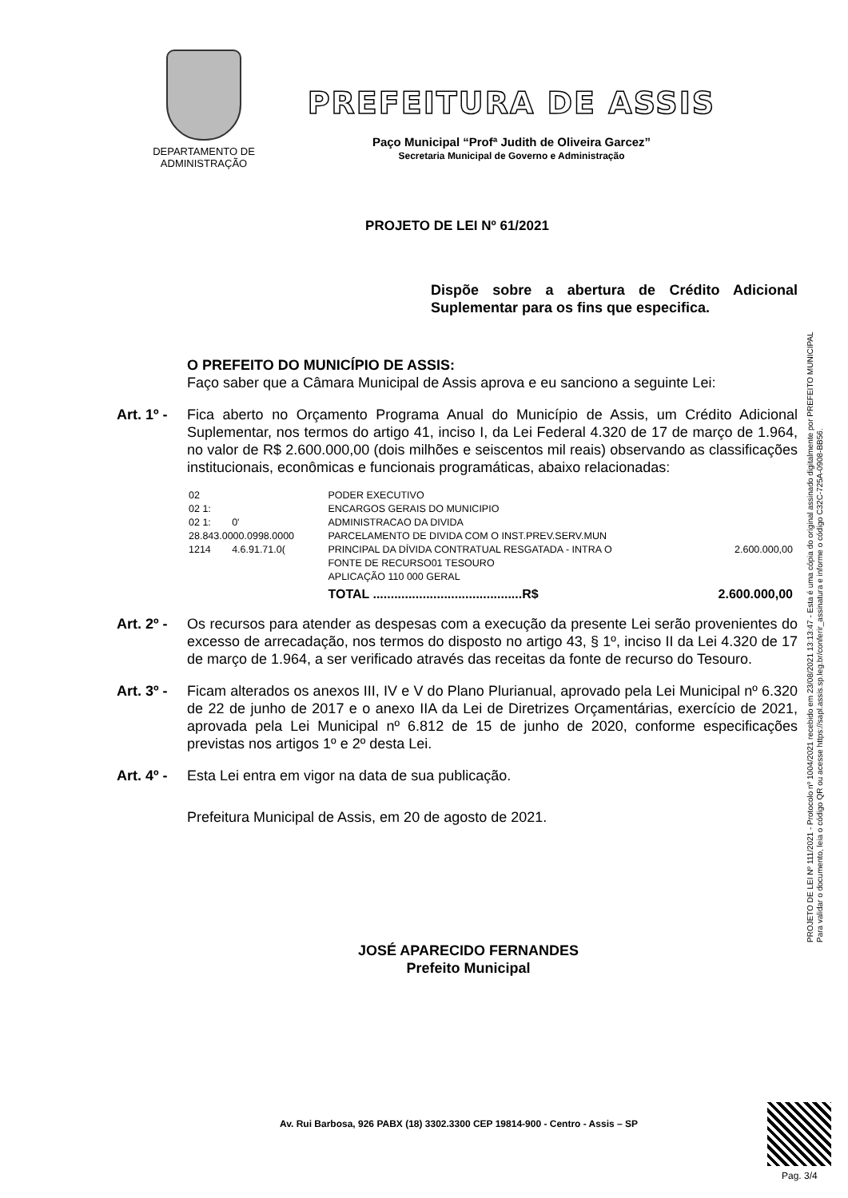DEPARTAMENTO DE
ADMINISTRAÇÃO
PREFEITURA DE ASSIS
Paço Municipal “Profª Judith de Oliveira Garcez”
Secretaria Municipal de Governo e Administração
PROJETO DE LEI Nº 61/2021
Dispõe sobre a abertura de Crédito Adicional Suplementar para os fins que especifica.
O PREFEITO DO MUNICÍPIO DE ASSIS:
Faço saber que a Câmara Municipal de Assis aprova e eu sanciono a seguinte Lei:
Art. 1º - Fica aberto no Orçamento Programa Anual do Município de Assis, um Crédito Adicional Suplementar, nos termos do artigo 41, inciso I, da Lei Federal 4.320 de 17 de março de 1.964, no valor de R$ 2.600.000,00 (dois milhões e seiscentos mil reais) observando as classificações institucionais, econômicas e funcionais programáticas, abaixo relacionadas:
| 02 | | PODER EXECUTIVO | |
| 02 1: | | ENCARGOS GERAIS DO MUNICIPIO | |
| 02 1: | 0' | ADMINISTRACAO DA DIVIDA | |
| 28.843.0000.0998.0000 | | PARCELAMENTO DE DIVIDA COM O INST.PREV.SERV.MUN | |
| 1214 | 4.6.91.71.0( | PRINCIPAL DA DÍVIDA CONTRATUAL RESGATADA - INTRA O | 2.600.000,00 |
| | | FONTE DE RECURSO01 TESOURO | |
| | | APLICAÇÃO 110 000 GERAL | |
| | | TOTAL ..........................................R$ | 2.600.000,00 |
Art. 2º - Os recursos para atender as despesas com a execução da presente Lei serão provenientes do excesso de arrecadação, nos termos do disposto no artigo 43, § 1º, inciso II da Lei 4.320 de 17 de março de 1.964, a ser verificado através das receitas da fonte de recurso do Tesouro.
Art. 3º - Ficam alterados os anexos III, IV e V do Plano Plurianual, aprovado pela Lei Municipal nº 6.320 de 22 de junho de 2017 e o anexo IIA da Lei de Diretrizes Orçamentárias, exercício de 2021, aprovada pela Lei Municipal nº 6.812 de 15 de junho de 2020, conforme especificações previstas nos artigos 1º e 2º desta Lei.
Art. 4º - Esta Lei entra em vigor na data de sua publicação.
Prefeitura Municipal de Assis, em 20 de agosto de 2021.
JOSÉ APARECIDO FERNANDES
Prefeito Municipal
PROJETO DE LEI Nº 111/2021 - Protocolo nº 1004/2021 recebido em 23/08/2021 13:13:47 - Esta é uma cópia do original assinado digitalmente por PREFEITO MUNICIPAL
Para validar o documento, leia o código QR ou acesse https://sapl.assis.sp.leg.br/conferir_assinatura e informe o código C32C-725A-0908-BB56.
Av. Rui Barbosa, 926 PABX (18) 3302.3300 CEP 19814-900 - Centro - Assis – SP
Pag. 3/4